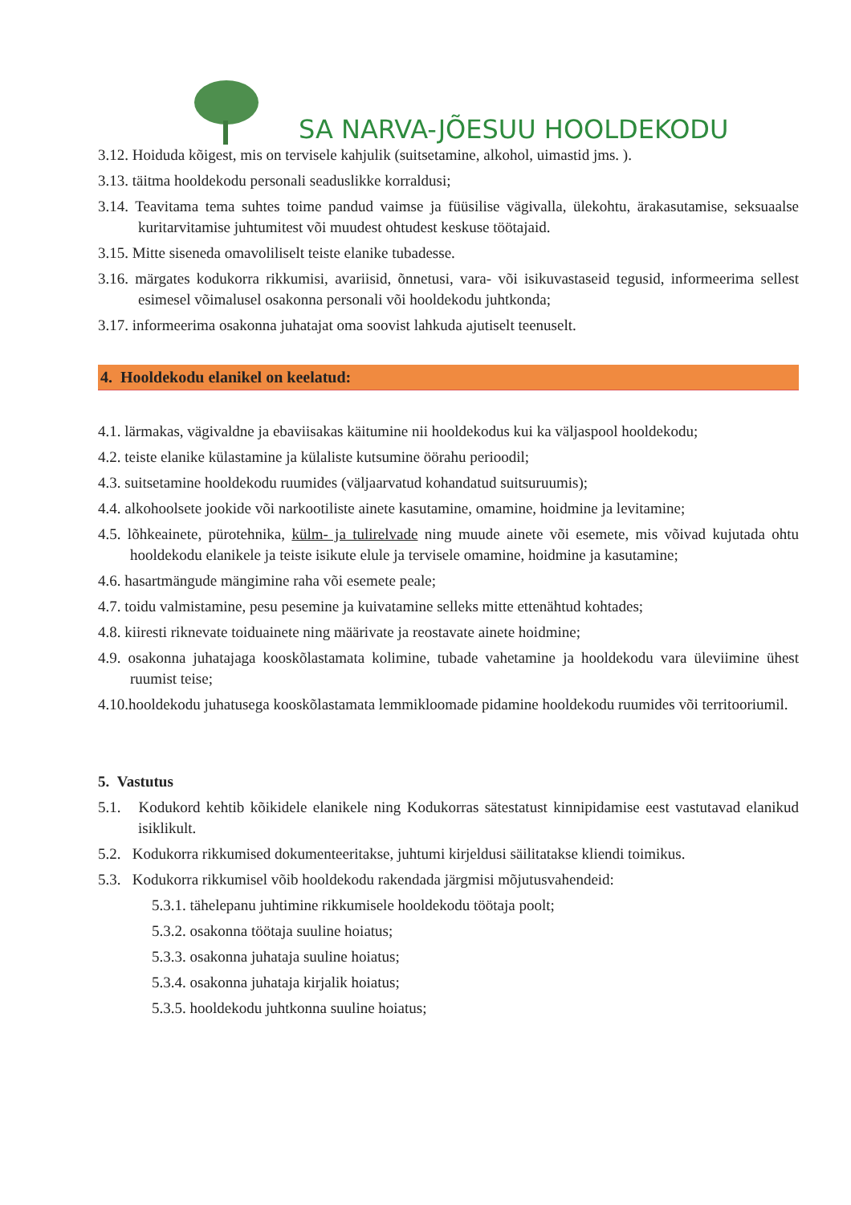SA NARVA-JÕESUU HOOLDEKODU
3.12. Hoiduda kõigest, mis on tervisele kahjulik (suitsetamine, alkohol, uimastid jms. ).
3.13. täitma hooldekodu personali seaduslikke korraldusi;
3.14. Teavitama tema suhtes toime pandud vaimse ja füüsilise vägivalla, ülekohtu, ärakasutamise, seksuaalse kuritarvitamise juhtumitest või muudest ohtudest keskuse töötajaid.
3.15. Mitte siseneda omavoliliselt teiste elanike tubadesse.
3.16. märgates kodukorra rikkumisi, avariisid, õnnetusi, vara- või isikuvastaseid tegusid, informeerima sellest esimesel võimalusel osakonna personali või hooldekodu juhtkonda;
3.17. informeerima osakonna juhatajat oma soovist lahkuda ajutiselt teenuselt.
4. Hooldekodu elanikel on keelatud:
4.1. lärmakas, vägivaldne ja ebaviisakas käitumine nii hooldekodus kui ka väljaspool hooldekodu;
4.2. teiste elanike külastamine ja külaliste kutsumine öörahu perioodil;
4.3. suitsetamine hooldekodu ruumides (väljaarvatud kohandatud suitsuruumis);
4.4. alkohoolsete jookide või narkootiliste ainete kasutamine, omamine, hoidmine ja levitamine;
4.5. lõhkeainete, pürotehnika, külm- ja tulirelvade ning muude ainete või esemete, mis võivad kujutada ohtu hooldekodu elanikele ja teiste isikute elule ja tervisele omamine, hoidmine ja kasutamine;
4.6. hasartmängude mängimine raha või esemete peale;
4.7. toidu valmistamine, pesu pesemine ja kuivatamine selleks mitte ettenähtud kohtades;
4.8. kiiresti riknevate toiduainete ning määrivate ja reostavate ainete hoidmine;
4.9. osakonna juhatajaga kooskõlastamata kolimine, tubade vahetamine ja hooldekodu vara üleviimine ühest ruumist teise;
4.10.hooldekodu juhatusega kooskõlastamata lemmikloomade pidamine hooldekodu ruumides või territooriumil.
5. Vastutus
5.1. Kodukord kehtib kõikidele elanikele ning Kodukorras sätestatust kinnipidamise eest vastutavad elanikud isiklikult.
5.2. Kodukorra rikkumised dokumenteeritakse, juhtumi kirjeldusi säilitatakse kliendi toimikus.
5.3. Kodukorra rikkumisel võib hooldekodu rakendada järgmisi mõjutusvahendeid:
5.3.1. tähelepanu juhtimine rikkumisele hooldekodu töötaja poolt;
5.3.2. osakonna töötaja suuline hoiatus;
5.3.3. osakonna juhataja suuline hoiatus;
5.3.4. osakonna juhataja kirjalik hoiatus;
5.3.5. hooldekodu juhtkonna suuline hoiatus;